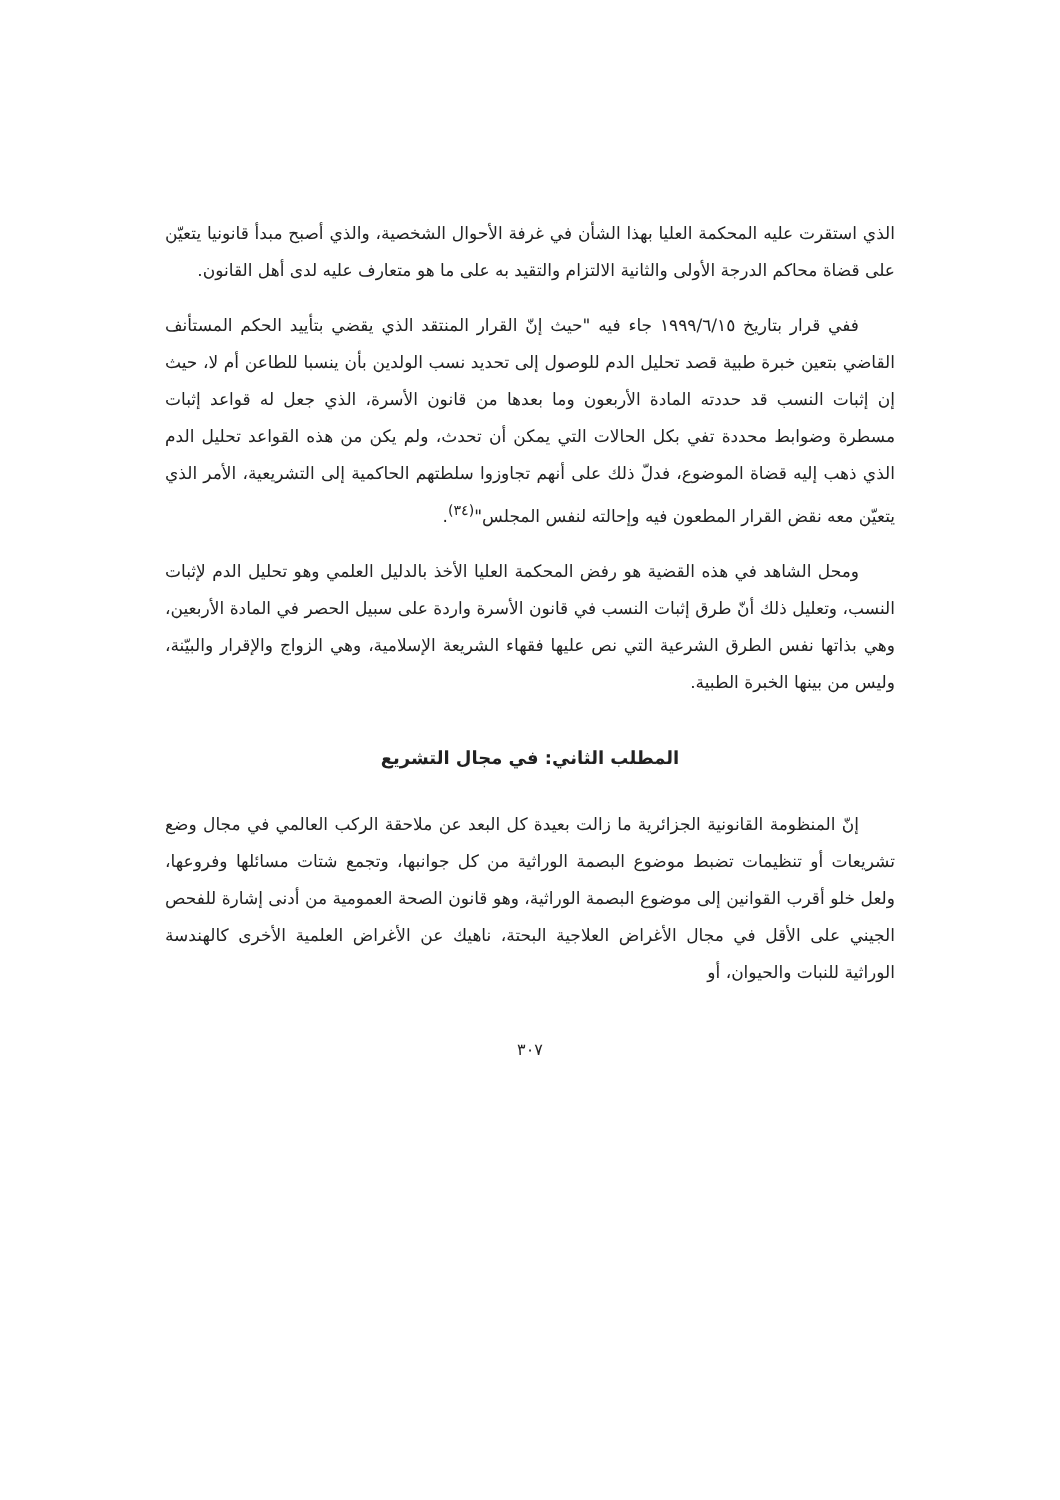الذي استقرت عليه المحكمة العليا بهذا الشأن في غرفة الأحوال الشخصية، والذي أصبح مبدأ قانونيا يتعيّن على قضاة محاكم الدرجة الأولى والثانية الالتزام والتقيد به على ما هو متعارف عليه لدى أهل القانون.
ففي قرار بتاريخ ١٩٩٩/٦/١٥ جاء فيه "حيث إنّ القرار المنتقد الذي يقضي بتأييد الحكم المستأنف القاضي بتعين خبرة طبية قصد تحليل الدم للوصول إلى تحديد نسب الولدين بأن ينسبا للطاعن أم لا، حيث إن إثبات النسب قد حددته المادة الأربعون وما بعدها من قانون الأسرة، الذي جعل له قواعد إثبات مسطرة وضوابط محددة تفي بكل الحالات التي يمكن أن تحدث، ولم يكن من هذه القواعد تحليل الدم الذي ذهب إليه قضاة الموضوع، فدلّ ذلك على أنهم تجاوزوا سلطتهم الحاكمية إلى التشريعية، الأمر الذي يتعيّن معه نقض القرار المطعون فيه وإحالته لنفس المجلس"<sup>(٣٤)</sup>.
ومحل الشاهد في هذه القضية هو رفض المحكمة العليا الأخذ بالدليل العلمي وهو تحليل الدم لإثبات النسب، وتعليل ذلك أنّ طرق إثبات النسب في قانون الأسرة واردة على سبيل الحصر في المادة الأربعين، وهي بذاتها نفس الطرق الشرعية التي نص عليها فقهاء الشريعة الإسلامية، وهي الزواج والإقرار والبيّنة، وليس من بينها الخبرة الطبية.
المطلب الثاني: في مجال التشريع
إنّ المنظومة القانونية الجزائرية ما زالت بعيدة كل البعد عن ملاحقة الركب العالمي في مجال وضع تشريعات أو تنظيمات تضبط موضوع البصمة الوراثية من كل جوانبها، وتجمع شتات مسائلها وفروعها، ولعل خلو أقرب القوانين إلى موضوع البصمة الوراثية، وهو قانون الصحة العمومية من أدنى إشارة للفحص الجيني على الأقل في مجال الأغراض العلاجية البحتة، ناهيك عن الأغراض العلمية الأخرى كالهندسة الوراثية للنبات والحيوان، أو
٣٠٧